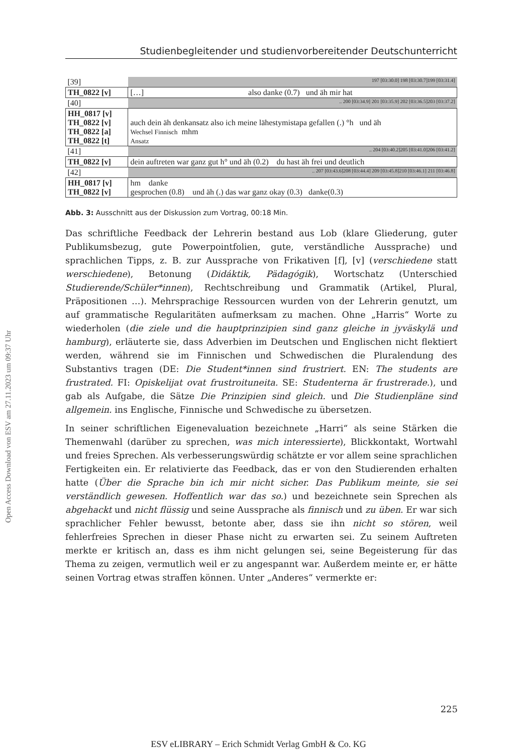Open Access Download von ESV am 27.11.2023 um 09:37 Uhr
Studienbegleitender und studienvorbereitender Deutschunterricht
| [39] | 197 [03:30.0] 198 [03:30.7]199 [03:31.4] |
| TH_0822 [v] | […] also danke (0.7) und äh mir hat |
| [40] | .. 200 [03:34.9] 201 [03:35.9] 202 [03:36.5]203 [03:37.2] |
| HH_0817 [v] TH_0822 [v] TH_0822 [a] TH_0822 [t] | auch dein äh denkansatz also ich meine lähestymistapa gefallen (.) °h und äh Wechsel Finnisch mhm Ansatz |
| [41] | .. 204 [03:40.2]205 [03:41.0]206 [03:41.2] |
| TH_0822 [v] | dein auftreten war ganz gut h° und äh (0.2) du hast äh frei und deutlich |
| [42] | .. 207 [03:43.6]208 [03:44.4] 209 [03:45.8]210 [03:46.1] 211 [03:46.8] |
| HH_0817 [v] TH_0822 [v] | hm danke gesprochen (0.8) und äh (.) das war ganz okay (0.3) danke(0.3) |
Abb. 3: Ausschnitt aus der Diskussion zum Vortrag, 00:18 Min.
Das schriftliche Feedback der Lehrerin bestand aus Lob (klare Gliederung, guter Publikumsbezug, gute Powerpointfolien, gute, verständliche Aussprache) und sprachlichen Tipps, z. B. zur Aussprache von Frikativen [f], [v] (verschiedene statt werschiedene), Betonung (Didáktik, Pädagógik), Wortschatz (Unterschied Studierende/Schüler*innen), Rechtschreibung und Grammatik (Artikel, Plural, Präpositionen …). Mehrsprachige Ressourcen wurden von der Lehrerin genutzt, um auf grammatische Regularitäten aufmerksam zu machen. Ohne „Harris“ Worte zu wiederholen (die ziele und die hauptprinzipien sind ganz gleiche in jyväskylä und hamburg), erläuterte sie, dass Adverbien im Deutschen und Englischen nicht flektiert werden, während sie im Finnischen und Schwedischen die Pluralendung des Substantivs tragen (DE: Die Student*innen sind frustriert. EN: The students are frustrated. FI: Opiskelijat ovat frustroituneita. SE: Studenterna är frustrerade.), und gab als Aufgabe, die Sätze Die Prinzipien sind gleich. und Die Studienpläne sind allgemein. ins Englische, Finnische und Schwedische zu übersetzen.
In seiner schriftlichen Eigenevaluation bezeichnete „Harri“ als seine Stärken die Themenwahl (darüber zu sprechen, was mich interessierte), Blickkontakt, Wortwahl und freies Sprechen. Als verbesserungswürdig schätzte er vor allem seine sprachlichen Fertigkeiten ein. Er relativierte das Feedback, das er von den Studierenden erhalten hatte (Über die Sprache bin ich mir nicht sicher. Das Publikum meinte, sie sei verständlich gewesen. Hoffentlich war das so.) und bezeichnete sein Sprechen als abgehackt und nicht flüssig und seine Aussprache als finnisch und zu üben. Er war sich sprachlicher Fehler bewusst, betonte aber, dass sie ihn nicht so stören, weil fehlerfreies Sprechen in dieser Phase nicht zu erwarten sei. Zu seinem Auftreten merkte er kritisch an, dass es ihm nicht gelungen sei, seine Begeisterung für das Thema zu zeigen, vermutlich weil er zu angespannt war. Außerdem meinte er, er hätte seinen Vortrag etwas straffen können. Unter „Anderes“ vermerkte er:
225
ESV eLIBRARY – Erich Schmidt Verlag GmbH & Co. KG